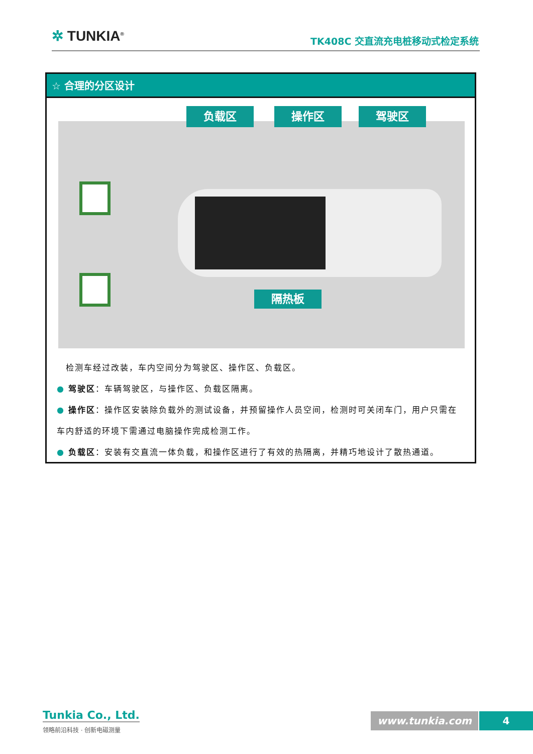✲ TUNKIA<sup>®</sup> TK408C 交直流充电桩移动式检定系统
☆ 合理的分区设计
负载区 操作区 驾驶区
隔热板
　检测车经过改装，车内空间分为驾驶区、操作区、负载区。
● 驾驶区：车辆驾驶区，与操作区、负载区隔离。
● 操作区：操作区安装除负载外的测试设备，并预留操作人员空间，检测时可关闭车门，用户只需在车内舒适的环境下需通过电脑操作完成检测工作。
● 负载区：安装有交直流一体负载，和操作区进行了有效的热隔离，并精巧地设计了散热通道。
Tunkia Co., Ltd.
领略前沿科技 · 创新电磁测量
www.tunkia.com 4